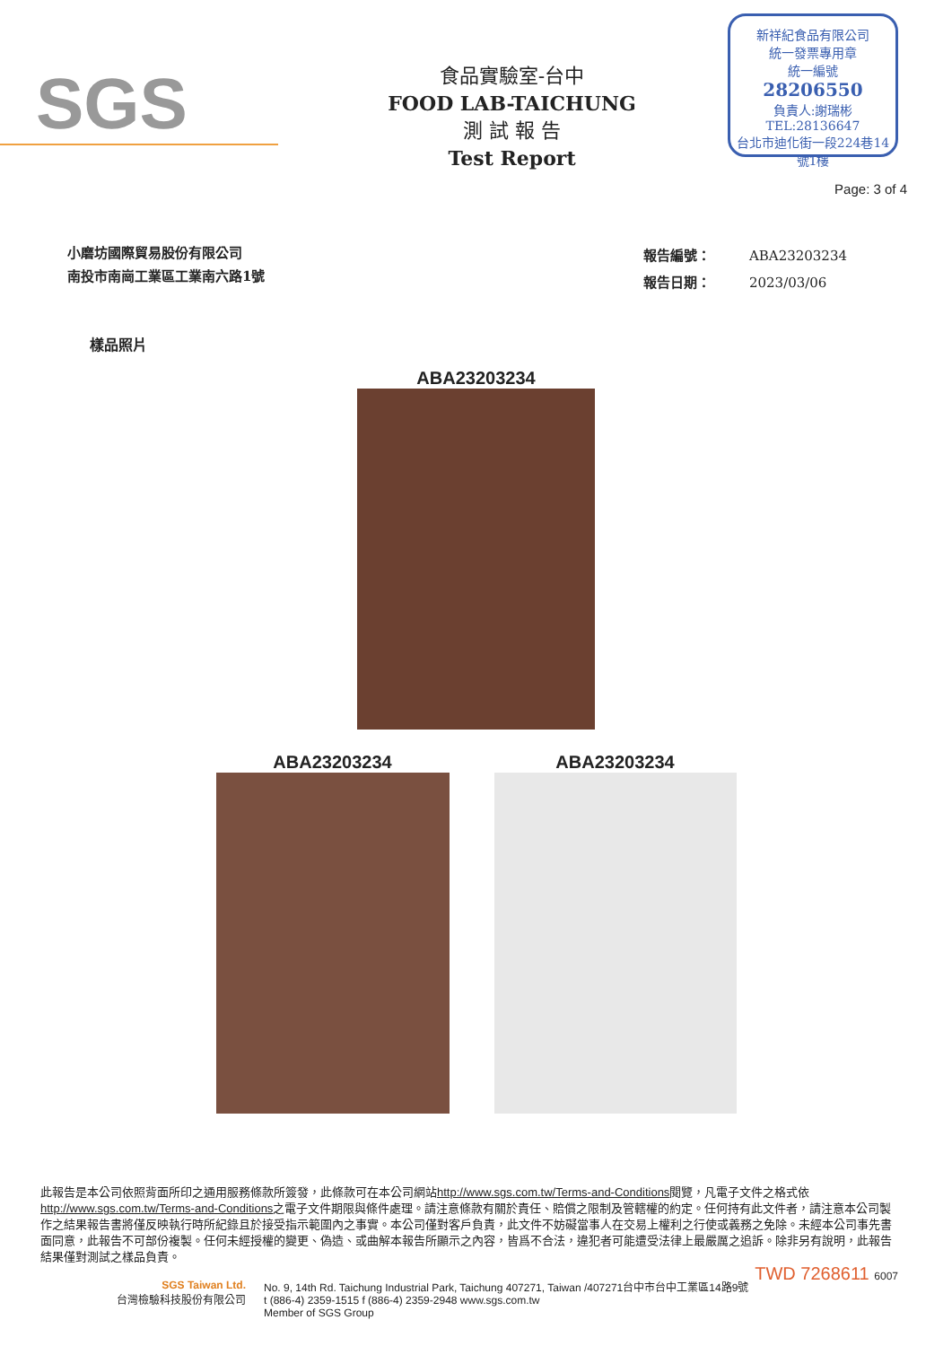SGS
食品實驗室-台中
FOOD LAB-TAICHUNG
測 試 報 告
Test Report
新祥紀食品有限公司
統一發票專用章
統一編號
28206550
負責人:謝瑞彬
TEL:28136647
台北市迪化街一段224巷14號1樓
Page: 3 of 4
小磨坊國際貿易股份有限公司
南投市南崗工業區工業南六路1號
| 報告編號： | ABA23203234 |
| 報告日期： | 2023/03/06 |
樣品照片
ABA23203234
ABA23203234 ABA23203234
此報告是本公司依照背面所印之通用服務條款所簽發，此條款可在本公司網站http://www.sgs.com.tw/Terms-and-Conditions閱覽，凡電子文件之格式依http://www.sgs.com.tw/Terms-and-Conditions之電子文件期限與條件處理。請注意條款有關於責任、賠償之限制及管轄權的約定。任何持有此文件者，請注意本公司製作之結果報告書將僅反映執行時所紀錄且於接受指示範圍內之事實。本公司僅對客戶負責，此文件不妨礙當事人在交易上權利之行使或義務之免除。未經本公司事先書面同意，此報告不可部份複製。任何未經授權的變更、偽造、或曲解本報告所顯示之內容，皆爲不合法，違犯者可能遭受法律上最嚴厲之追訴。除非另有說明，此報告結果僅對測試之樣品負責。
TWD 7268611 6007
SGS Taiwan Ltd.
台灣檢驗科技股份有限公司
No. 9, 14th Rd. Taichung Industrial Park, Taichung 407271, Taiwan /407271台中市台中工業區14路9號
t (886-4) 2359-1515 f (886-4) 2359-2948 www.sgs.com.tw
Member of SGS Group